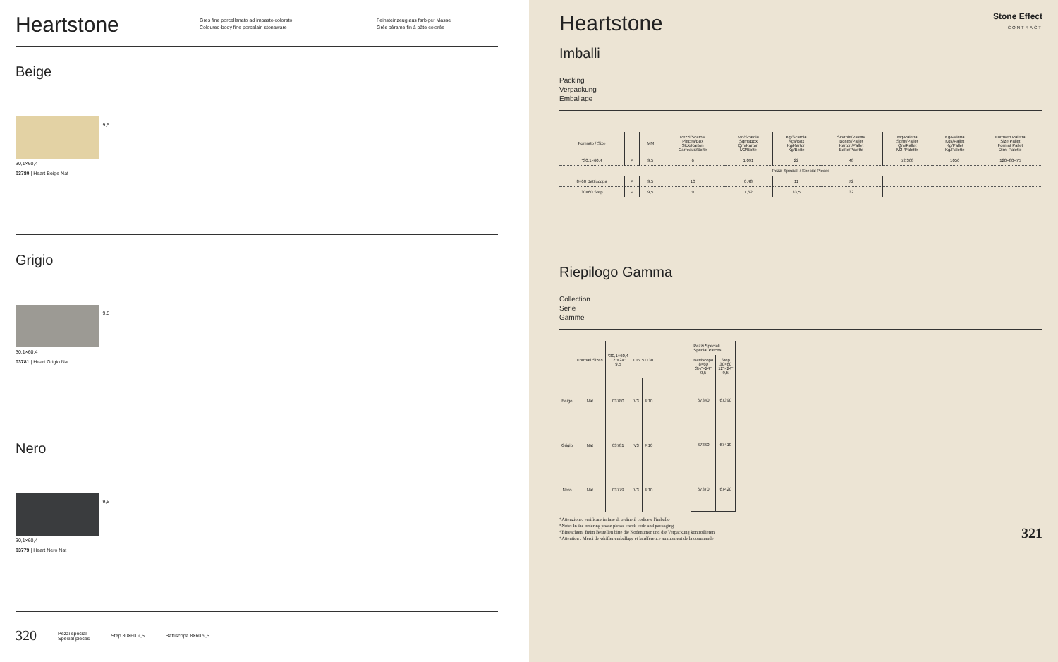Heartstone
Gres fine porcellanato ad impasto colorato
Coloured-body fine porcelain stoneware
Feinsteinzeug aus farbiger Masse
Grès cérame fin à pâte colorée
Beige
9,5
30,1×60,4
03780 | Heart Beige Nat
Grigio
9,5
30,1×60,4
03781 | Heart Grigio Nat
Nero
9,5
30,1×60,4
03779 | Heart Nero Nat
320 Pezzi speciali
Special pieces Step 30×60 9,5 Battiscopa 8×60 9,5
Heartstone
Stone Effect
CONTRACT
Imballi
Packing
Verpackung
Emballage
| Formato / Size | | MM | Pezzi/Scatola Pieces/Box Stck/Karton Carreaux/Boîte | Mq/Scatola Sqmt/Box Qm/Karton M2/Boîte | Kg/Scatola Kgs/Box Kg/Karton Kg/Boîte | Scatole/Paletta Boxes/Pallet Karton/Pallet Boîte/Palette | Mq/Paletta Sqmt/Pallet Qm/Pallet M2 /Palette | Kg/Paletta Kgs/Pallet Kg/Pallet Kg/Palette | Formato Paletta Size Pallet Format Pallet Dim. Palette |
| --- | --- | --- | --- | --- | --- | --- | --- | --- | --- |
| *30,1×60,4 | P | 9,5 | 6 | 1,091 | 22 | 48 | 52,368 | 1056 | 120×80×75 |
| Pezzi Speciali / Special Pieces | | | | | | | | | |
| 8×60 Battiscopa | P | 9,5 | 10 | 0,48 | 11 | 72 | | | |
| 30×60 Step | P | 9,5 | 9 | 1,62 | 33,5 | 32 | | | |
Riepilogo Gamma
Collection
Serie
Gamme
| | Formati Sizes | *30,1×60,4 12"×24" 9,5 | DIN 51130 | |
| Beige | Nat | 03780 | V3 | R10 |
| Grigio | Nat | 03781 | V3 | R10 |
| Nero | Nat | 03779 | V3 | R10 |
| Pezzi Speciali Special Pieces | |
| Battiscopa 8×60 3¼"×24" 9,5 | Step 30×60 12"×24" 9,5 |
| 67340 | 67390 |
| 67360 | 67410 |
| 67370 | 67420 |
*Attenzione: verificare in fase di ordine il codice e l'imballo
*Note: In the ordering phase please check code and packaging
*Bitteachten: Beim Bestellen bitte die Kodenumer und die Verpackung kontrollieren
*Attention : Merci de vérifier emballage et la référence au moment de la commande
321